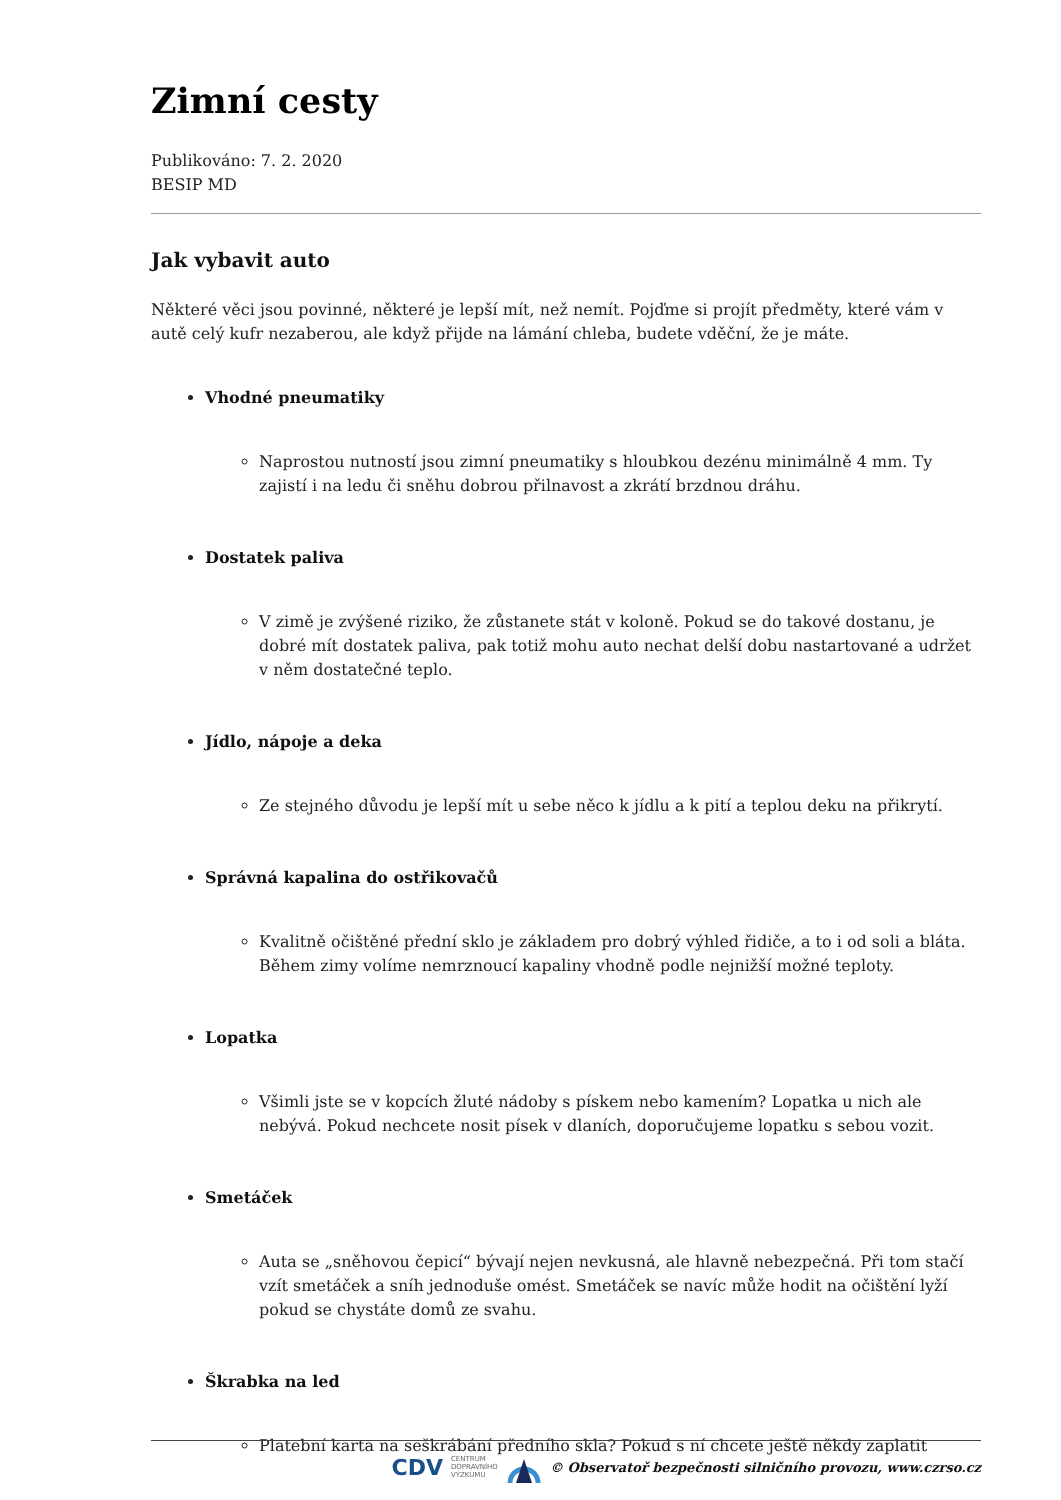Zimní cesty
Publikováno: 7. 2. 2020
BESIP MD
Jak vybavit auto
Některé věci jsou povinné, některé je lepší mít, než nemít. Pojďme si projít předměty, které vám v autě celý kufr nezaberou, ale když přijde na lámání chleba, budete vděční, že je máte.
Vhodné pneumatiky
Naprostou nutností jsou zimní pneumatiky s hloubkou dezénu minimálně 4 mm. Ty zajistí i na ledu či sněhu dobrou přilnavost a zkrátí brzdnou dráhu.
Dostatek paliva
V zimě je zvýšené riziko, že zůstanete stát v koloně. Pokud se do takové dostanu, je dobré mít dostatek paliva, pak totiž mohu auto nechat delší dobu nastartované a udržet v něm dostatečné teplo.
Jídlo, nápoje a deka
Ze stejného důvodu je lepší mít u sebe něco k jídlu a k pití a teplou deku na přikrytí.
Správná kapalina do ostřikovačů
Kvalitně očištěné přední sklo je základem pro dobrý výhled řidiče, a to i od soli a bláta. Během zimy volíme nemrznoucí kapaliny vhodně podle nejnižší možné teploty.
Lopatka
Všimli jste se v kopcích žluté nádoby s pískem nebo kamením? Lopatka u nich ale nebývá. Pokud nechcete nosit písek v dlaních, doporučujeme lopatku s sebou vozit.
Smetáček
Auta se „sněhovou čepicí“ bývají nejen nevkusná, ale hlavně nebezpečná. Při tom stačí vzít smetáček a sníh jednoduše omést. Smetáček se navíc může hodit na očištění lyží pokud se chystáte domů ze svahu.
Škrabka na led
Platební karta na seškrábání předního skla? Pokud s ní chcete ještě někdy zaplatit
CDV CENTRUM
DOPRAVNÍHO
VÝZKUMU © Observatoř bezpečnosti silničního provozu, www.czrso.cz